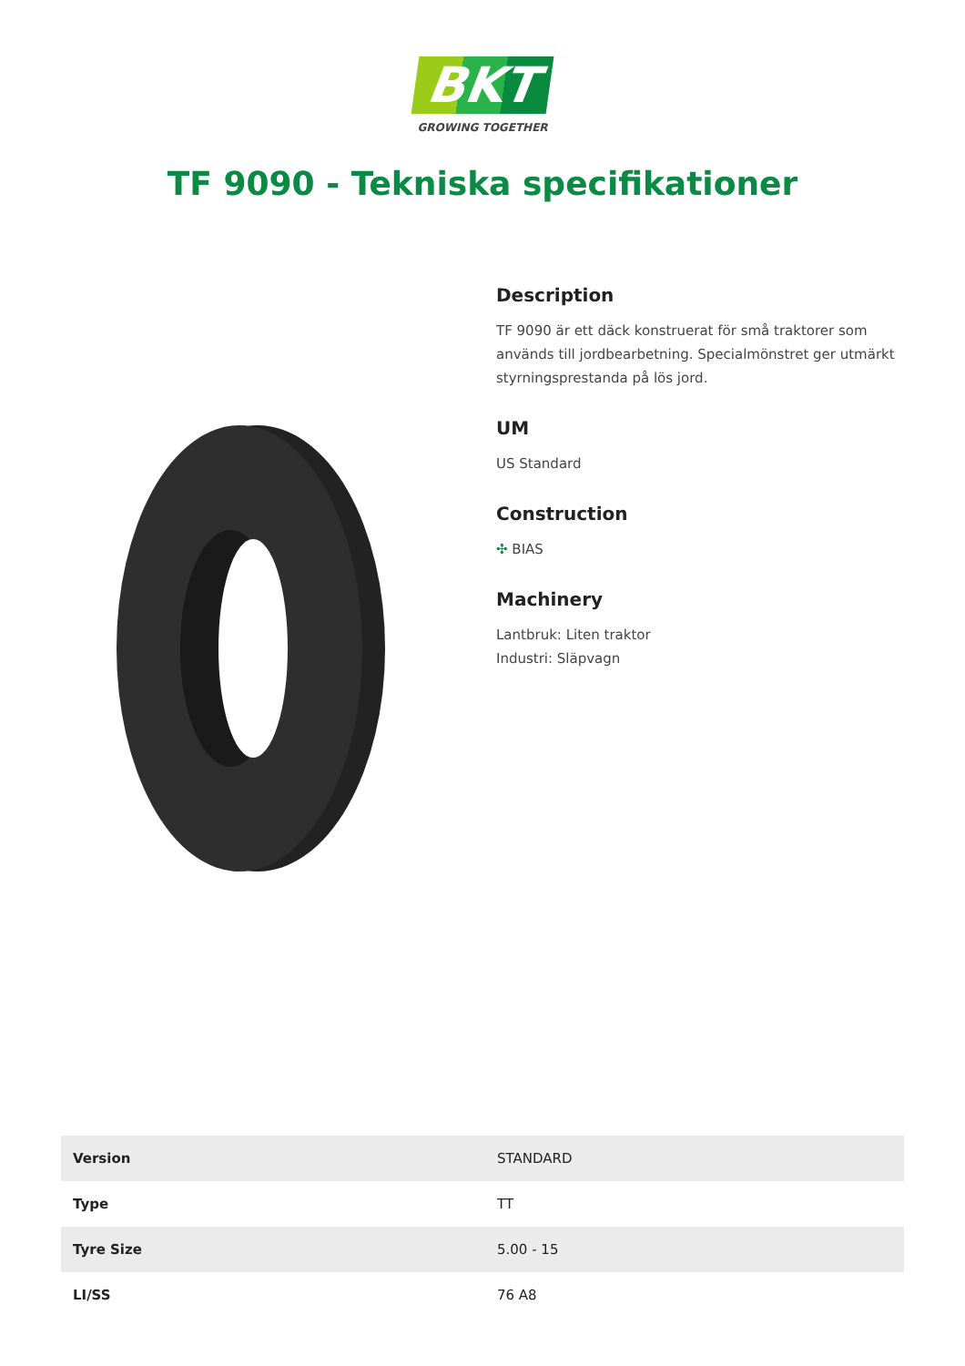BKT
GROWING TOGETHER
TF 9090 - Tekniska specifikationer
Description
TF 9090 är ett däck konstruerat för små traktorer som används till jordbearbetning. Specialmönstret ger utmärkt styrningsprestanda på lös jord.
UM
US Standard
Construction
✣ BIAS
Machinery
Lantbruk: Liten traktor
Industri: Släpvagn
| Version | STANDARD |
| Type | TT |
| Tyre Size | 5.00 - 15 |
| LI/SS | 76 A8 |